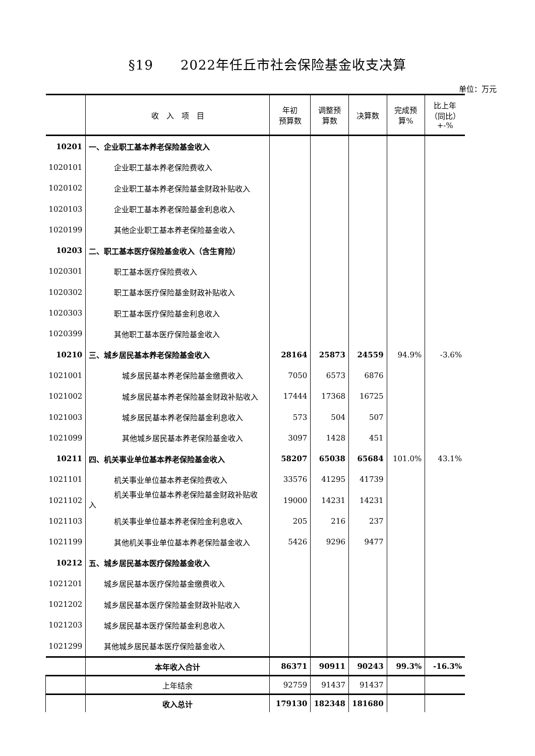§19　　2022年任丘市社会保险基金收支决算
单位：万元
| | 收 入 项 目 | 年初 预算数 | 调整预 算数 | 决算数 | 完成预 算% | 比上年 （同比） +-% |
| --- | --- | --- | --- | --- | --- | --- |
| 10201 | 一、企业职工基本养老保险基金收入 | | | | | |
| 1020101 | 企业职工基本养老保险费收入 | | | | | |
| 1020102 | 企业职工基本养老保险基金财政补贴收入 | | | | | |
| 1020103 | 企业职工基本养老保险基金利息收入 | | | | | |
| 1020199 | 其他企业职工基本养老保险基金收入 | | | | | |
| 10203 | 二、职工基本医疗保险基金收入（含生育险） | | | | | |
| 1020301 | 职工基本医疗保险费收入 | | | | | |
| 1020302 | 职工基本医疗保险基金财政补贴收入 | | | | | |
| 1020303 | 职工基本医疗保险基金利息收入 | | | | | |
| 1020399 | 其他职工基本医疗保险基金收入 | | | | | |
| 10210 | 三、城乡居民基本养老保险基金收入 | 28164 | 25873 | 24559 | 94.9% | -3.6% |
| 1021001 | 城乡居民基本养老保险基金缴费收入 | 7050 | 6573 | 6876 | | |
| 1021002 | 城乡居民基本养老保险基金财政补贴收入 | 17444 | 17368 | 16725 | | |
| 1021003 | 城乡居民基本养老保险基金利息收入 | 573 | 504 | 507 | | |
| 1021099 | 其他城乡居民基本养老保险基金收入 | 3097 | 1428 | 451 | | |
| 10211 | 四、机关事业单位基本养老保险基金收入 | 58207 | 65038 | 65684 | 101.0% | 43.1% |
| 1021101 | 机关事业单位基本养老保险费收入 | 33576 | 41295 | 41739 | | |
| 1021102 | 机关事业单位基本养老保险基金财政补贴收 入 | 19000 | 14231 | 14231 | | |
| 1021103 | 机关事业单位基本养老保险金利息收入 | 205 | 216 | 237 | | |
| 1021199 | 其他机关事业单位基本养老保险基金收入 | 5426 | 9296 | 9477 | | |
| 10212 | 五、城乡居民基本医疗保险基金收入 | | | | | |
| 1021201 | 城乡居民基本医疗保险基金缴费收入 | | | | | |
| 1021202 | 城乡居民基本医疗保险基金财政补贴收入 | | | | | |
| 1021203 | 城乡居民基本医疗保险基金利息收入 | | | | | |
| 1021299 | 其他城乡居民基本医疗保险基金收入 | | | | | |
| | 本年收入合计 | 86371 | 90911 | 90243 | 99.3% | -16.3% |
| | 上年结余 | 92759 | 91437 | 91437 | | |
| | 收入总计 | 179130 | 182348 | 181680 | | |